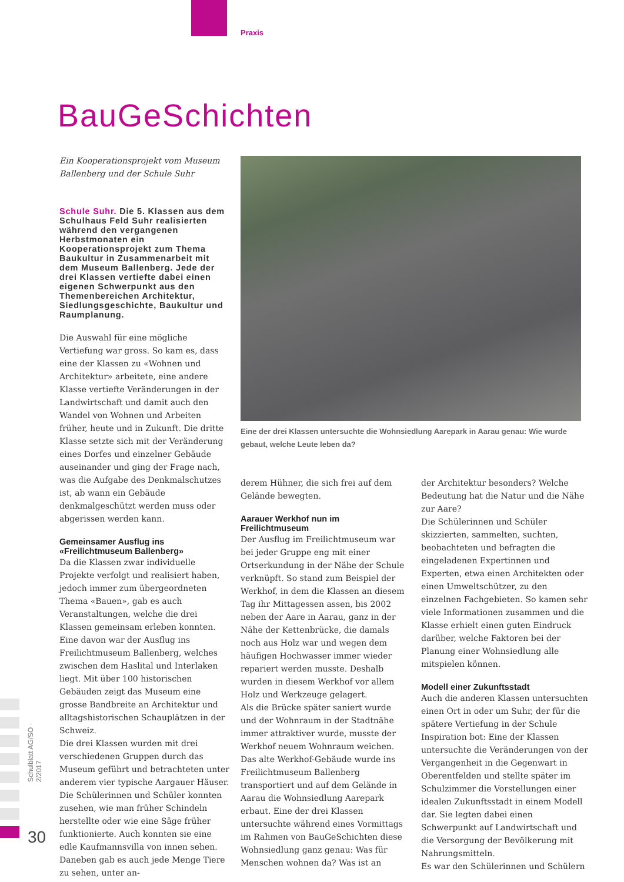Praxis
BauGeSchichten
Ein Kooperationsprojekt vom Museum Ballenberg und der Schule Suhr
Schule Suhr. Die 5. Klassen aus dem Schulhaus Feld Suhr realisierten während den vergangenen Herbstmonaten ein Kooperationsprojekt zum Thema Baukultur in Zusammenarbeit mit dem Museum Ballenberg. Jede der drei Klassen vertiefte dabei einen eigenen Schwerpunkt aus den Themenbereichen Architektur, Siedlungsgeschichte, Baukultur und Raumplanung.
Die Auswahl für eine mögliche Vertiefung war gross. So kam es, dass eine der Klassen zu «Wohnen und Architektur» arbeitete, eine andere Klasse vertiefte Veränderungen in der Landwirtschaft und damit auch den Wandel von Wohnen und Arbeiten früher, heute und in Zukunft. Die dritte Klasse setzte sich mit der Veränderung eines Dorfes und einzelner Gebäude auseinander und ging der Frage nach, was die Aufgabe des Denkmalschutzes ist, ab wann ein Gebäude denkmalgeschützt werden muss oder abgerissen werden kann.
Gemeinsamer Ausflug ins «Freilichtmuseum Ballenberg»
Da die Klassen zwar individuelle Projekte verfolgt und realisiert haben, jedoch immer zum übergeordneten Thema «Bauen», gab es auch Veranstaltungen, welche die drei Klassen gemeinsam erleben konnten. Eine davon war der Ausflug ins Freilichtmuseum Ballenberg, welches zwischen dem Haslital und Interlaken liegt. Mit über 100 historischen Gebäuden zeigt das Museum eine grosse Bandbreite an Architektur und alltagshistorischen Schauplätzen in der Schweiz.
Die drei Klassen wurden mit drei verschiedenen Gruppen durch das Museum geführt und betrachteten unter anderem vier typische Aargauer Häuser. Die Schülerinnen und Schüler konnten zusehen, wie man früher Schindeln herstellte oder wie eine Säge früher funktionierte. Auch konnten sie eine edle Kaufmannsvilla von innen sehen. Daneben gab es auch jede Menge Tiere zu sehen, unter an-
Eine der drei Klassen untersuchte die Wohnsiedlung Aarepark in Aarau genau: Wie wurde gebaut, welche Leute leben da?
derem Hühner, die sich frei auf dem Gelände bewegten.
Aarauer Werkhof nun im Freilichtmuseum
Der Ausflug im Freilichtmuseum war bei jeder Gruppe eng mit einer Ortserkundung in der Nähe der Schule verknüpft. So stand zum Beispiel der Werkhof, in dem die Klassen an diesem Tag ihr Mittagessen assen, bis 2002 neben der Aare in Aarau, ganz in der Nähe der Kettenbrücke, die damals noch aus Holz war und wegen dem häufigen Hochwasser immer wieder repariert werden musste. Deshalb wurden in diesem Werkhof vor allem Holz und Werkzeuge gelagert.
Als die Brücke später saniert wurde und der Wohnraum in der Stadtnähe immer attraktiver wurde, musste der Werkhof neuem Wohnraum weichen. Das alte Werkhof-Gebäude wurde ins Freilichtmuseum Ballenberg transportiert und auf dem Gelände in Aarau die Wohnsiedlung Aarepark erbaut. Eine der drei Klassen untersuchte während eines Vormittags im Rahmen von BauGeSchichten diese Wohnsiedlung ganz genau: Was für Menschen wohnen da? Was ist an
der Architektur besonders? Welche Bedeutung hat die Natur und die Nähe zur Aare?
Die Schülerinnen und Schüler skizzierten, sammelten, suchten, beobachteten und befragten die eingeladenen Expertinnen und Experten, etwa einen Architekten oder einen Umweltschützer, zu den einzelnen Fachgebieten. So kamen sehr viele Informationen zusammen und die Klasse erhielt einen guten Eindruck darüber, welche Faktoren bei der Planung einer Wohnsiedlung alle mitspielen können.
Modell einer Zukunftsstadt
Auch die anderen Klassen untersuchten einen Ort in oder um Suhr, der für die spätere Vertiefung in der Schule Inspiration bot: Eine der Klassen untersuchte die Veränderungen von der Vergangenheit in die Gegenwart in Oberentfelden und stellte später im Schulzimmer die Vorstellungen einer idealen Zukunftsstadt in einem Modell dar. Sie legten dabei einen Schwerpunkt auf Landwirtschaft und die Versorgung der Bevölkerung mit Nahrungsmitteln.
Es war den Schülerinnen und Schülern
Schulblatt AG/SO · 2/2017
30